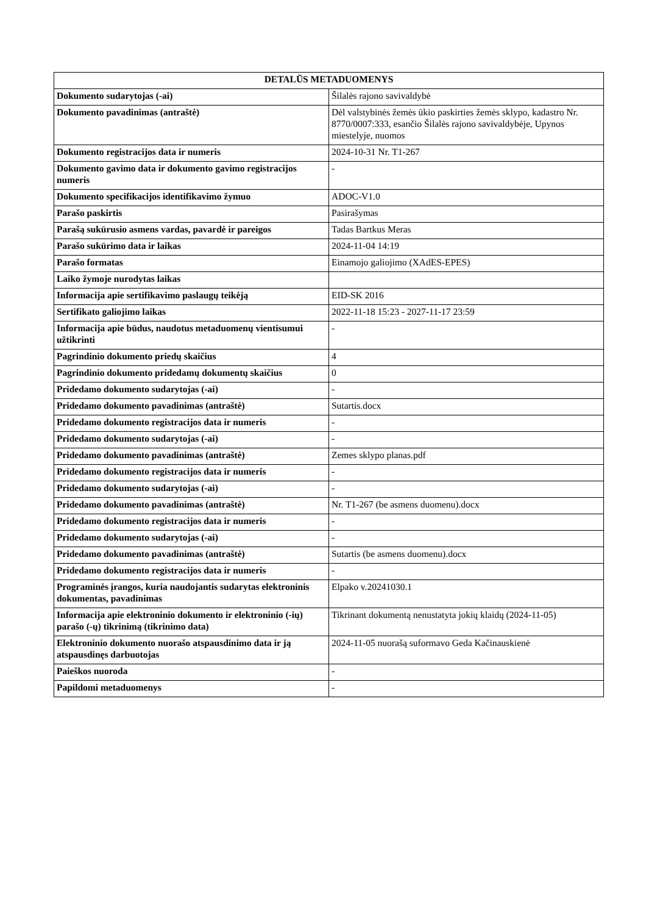| DETALŪS METADUOMENYS | |
| --- | --- |
| Dokumento sudarytojas (-ai) | Šilalės rajono savivaldybė |
| Dokumento pavadinimas (antraštė) | Dėl valstybinės žemės ūkio paskirties žemės sklypo, kadastro Nr. 8770/0007:333, esančio Šilalės rajono savivaldybėje, Upynos miestelyje, nuomos |
| Dokumento registracijos data ir numeris | 2024-10-31 Nr. T1-267 |
| Dokumento gavimo data ir dokumento gavimo registracijos numeris | - |
| Dokumento specifikacijos identifikavimo žymuo | ADOC-V1.0 |
| Parašo paskirtis | Pasirašymas |
| Parašą sukūrusio asmens vardas, pavardė ir pareigos | Tadas Bartkus Meras |
| Parašo sukūrimo data ir laikas | 2024-11-04 14:19 |
| Parašo formatas | Einamojo galiojimo (XAdES-EPES) |
| Laiko žymoje nurodytas laikas | |
| Informacija apie sertifikavimo paslaugų teikėją | EID-SK 2016 |
| Sertifikato galiojimo laikas | 2022-11-18 15:23 - 2027-11-17 23:59 |
| Informacija apie būdus, naudotus metaduomenų vientisumui užtikrinti | - |
| Pagrindinio dokumento priedų skaičius | 4 |
| Pagrindinio dokumento pridedamų dokumentų skaičius | 0 |
| Pridedamo dokumento sudarytojas (-ai) | - |
| Pridedamo dokumento pavadinimas (antraštė) | Sutartis.docx |
| Pridedamo dokumento registracijos data ir numeris | - |
| Pridedamo dokumento sudarytojas (-ai) | - |
| Pridedamo dokumento pavadinimas (antraštė) | Zemes sklypo planas.pdf |
| Pridedamo dokumento registracijos data ir numeris | - |
| Pridedamo dokumento sudarytojas (-ai) | - |
| Pridedamo dokumento pavadinimas (antraštė) | Nr. T1-267 (be asmens duomenu).docx |
| Pridedamo dokumento registracijos data ir numeris | - |
| Pridedamo dokumento sudarytojas (-ai) | - |
| Pridedamo dokumento pavadinimas (antraštė) | Sutartis (be asmens duomenu).docx |
| Pridedamo dokumento registracijos data ir numeris | - |
| Programinės įrangos, kuria naudojantis sudarytas elektroninis dokumentas, pavadinimas | Elpako v.20241030.1 |
| Informacija apie elektroninio dokumento ir elektroninio (-ių) parašo (-ų) tikrinimą (tikrinimo data) | Tikrinant dokumentą nenustatyta jokių klaidų (2024-11-05) |
| Elektroninio dokumento nuorašo atspausdinimo data ir ją atspausdinęs darbuotojas | 2024-11-05 nuorašą suformavo Geda Kačinauskienė |
| Paieškos nuoroda | - |
| Papildomi metaduomenys | - |